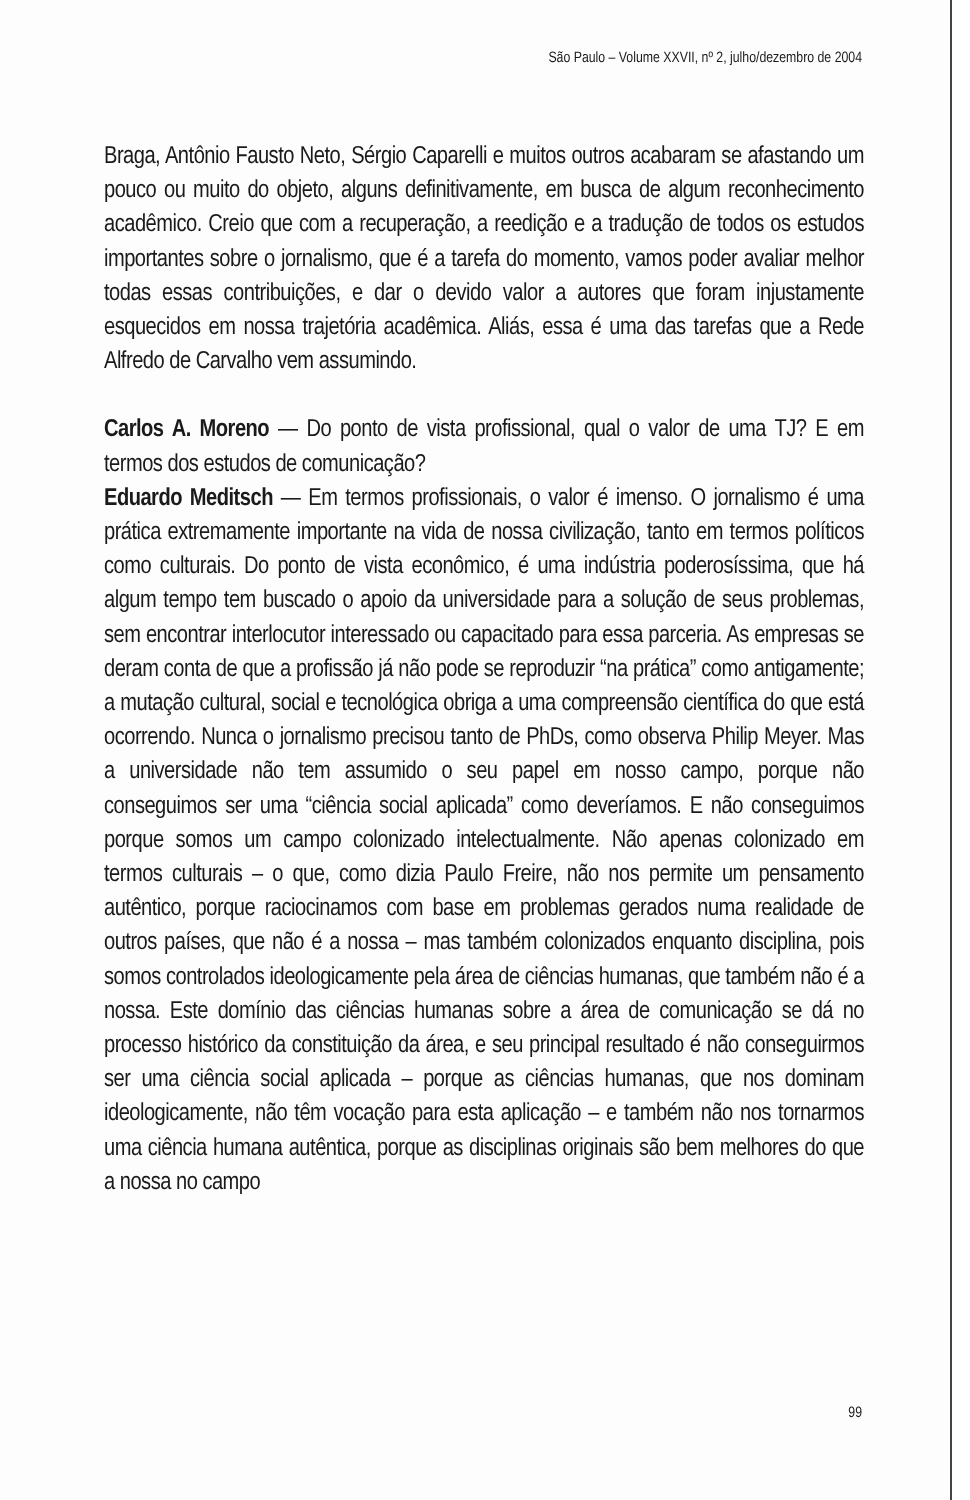São Paulo – Volume XXVII, nº 2, julho/dezembro de 2004
Braga, Antônio Fausto Neto, Sérgio Caparelli e muitos outros acabaram se afastando um pouco ou muito do objeto, alguns definitivamente, em busca de algum reconhecimento acadêmico. Creio que com a recuperação, a reedição e a tradução de todos os estudos importantes sobre o jornalismo, que é a tarefa do momento, vamos poder avaliar melhor todas essas contribuições, e dar o devido valor a autores que foram injustamente esquecidos em nossa trajetória acadêmica. Aliás, essa é uma das tarefas que a Rede Alfredo de Carvalho vem assumindo.
Carlos A. Moreno — Do ponto de vista profissional, qual o valor de uma TJ? E em termos dos estudos de comunicação?
Eduardo Meditsch — Em termos profissionais, o valor é imenso. O jornalismo é uma prática extremamente importante na vida de nossa civilização, tanto em termos políticos como culturais. Do ponto de vista econômico, é uma indústria poderosíssima, que há algum tempo tem buscado o apoio da universidade para a solução de seus problemas, sem encontrar interlocutor interessado ou capacitado para essa parceria. As empresas se deram conta de que a profissão já não pode se reproduzir “na prática” como antigamente; a mutação cultural, social e tecnológica obriga a uma compreensão científica do que está ocorrendo. Nunca o jornalismo precisou tanto de PhDs, como observa Philip Meyer. Mas a universidade não tem assumido o seu papel em nosso campo, porque não conseguimos ser uma “ciência social aplicada” como deveríamos. E não conseguimos porque somos um campo colonizado intelectualmente. Não apenas colonizado em termos culturais – o que, como dizia Paulo Freire, não nos permite um pensamento autêntico, porque raciocinamos com base em problemas gerados numa realidade de outros países, que não é a nossa – mas também colonizados enquanto disciplina, pois somos controlados ideologicamente pela área de ciências humanas, que também não é a nossa. Este domínio das ciências humanas sobre a área de comunicação se dá no processo histórico da constituição da área, e seu principal resultado é não conseguirmos ser uma ciência social aplicada – porque as ciências humanas, que nos dominam ideologicamente, não têm vocação para esta aplicação – e também não nos tornarmos uma ciência humana autêntica, porque as disciplinas originais são bem melhores do que a nossa no campo
99